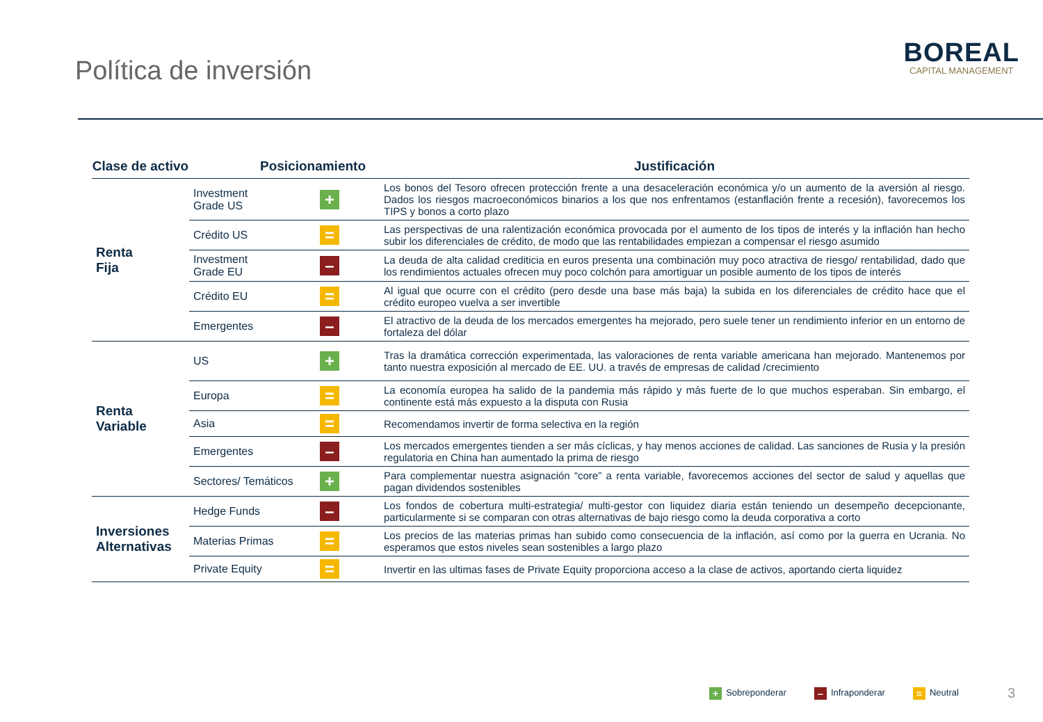Política de inversión
BOREAL
CAPITAL MANAGEMENT
| Clase de activo | Posicionamiento | | Justificación |
| --- | --- | --- | --- |
| Renta Fija | Investment Grade US | + | Los bonos del Tesoro ofrecen protección frente a una desaceleración económica y/o un aumento de la aversión al riesgo. Dados los riesgos macroeconómicos binarios a los que nos enfrentamos (estanflación frente a recesión), favorecemos los TIPS y bonos a corto plazo |
| | Crédito US | = | Las perspectivas de una ralentización económica provocada por el aumento de los tipos de interés y la inflación han hecho subir los diferenciales de crédito, de modo que las rentabilidades empiezan a compensar el riesgo asumido |
| | Investment Grade EU | – | La deuda de alta calidad crediticia en euros presenta una combinación muy poco atractiva de riesgo/ rentabilidad, dado que los rendimientos actuales ofrecen muy poco colchón para amortiguar un posible aumento de los tipos de interés |
| | Crédito EU | = | Al igual que ocurre con el crédito (pero desde una base más baja) la subida en los diferenciales de crédito hace que el crédito europeo vuelva a ser invertible |
| | Emergentes | – | El atractivo de la deuda de los mercados emergentes ha mejorado, pero suele tener un rendimiento inferior en un entorno de fortaleza del dólar |
| Renta Variable | US | + | Tras la dramática corrección experimentada, las valoraciones de renta variable americana han mejorado. Mantenemos por tanto nuestra exposición al mercado de EE. UU. a través de empresas de calidad /crecimiento |
| | Europa | = | La economía europea ha salido de la pandemia más rápido y más fuerte de lo que muchos esperaban. Sin embargo, el continente está más expuesto a la disputa con Rusia |
| | Asia | = | Recomendamos invertir de forma selectiva en la región |
| | Emergentes | – | Los mercados emergentes tienden a ser más cíclicas, y hay menos acciones de calidad. Las sanciones de Rusia y la presión regulatoria en China han aumentado la prima de riesgo |
| | Sectores/ Temáticos | + | Para complementar nuestra asignación “core” a renta variable, favorecemos acciones del sector de salud y aquellas que pagan dividendos sostenibles |
| Inversiones Alternativas | Hedge Funds | – | Los fondos de cobertura multi-estrategia/ multi-gestor con liquidez diaria están teniendo un desempeño decepcionante, particularmente si se comparan con otras alternativas de bajo riesgo como la deuda corporativa a corto |
| | Materias Primas | = | Los precios de las materias primas han subido como consecuencia de la inflación, así como por la guerra en Ucrania. No esperamos que estos niveles sean sostenibles a largo plazo |
| | Private Equity | = | Invertir en las ultimas fases de Private Equity proporciona acceso a la clase de activos, aportando cierta liquidez |
+ Sobreponderar – Infraponderar = Neutral 3